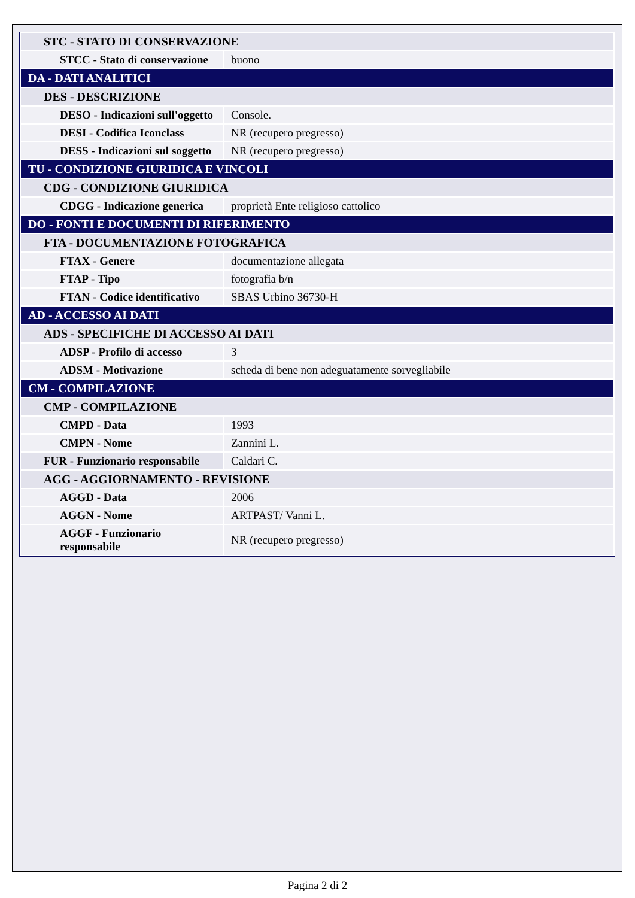| STC - STATO DI CONSERVAZIONE | |
| STCC - Stato di conservazione | buono |
| DA - DATI ANALITICI | |
| DES - DESCRIZIONE | |
| DESO - Indicazioni sull'oggetto | Console. |
| DESI - Codifica Iconclass | NR (recupero pregresso) |
| DESS - Indicazioni sul soggetto | NR (recupero pregresso) |
| TU - CONDIZIONE GIURIDICA E VINCOLI | |
| CDG - CONDIZIONE GIURIDICA | |
| CDGG - Indicazione generica | proprietà Ente religioso cattolico |
| DO - FONTI E DOCUMENTI DI RIFERIMENTO | |
| FTA - DOCUMENTAZIONE FOTOGRAFICA | |
| FTAX - Genere | documentazione allegata |
| FTAP - Tipo | fotografia b/n |
| FTAN - Codice identificativo | SBAS Urbino 36730-H |
| AD - ACCESSO AI DATI | |
| ADS - SPECIFICHE DI ACCESSO AI DATI | |
| ADSP - Profilo di accesso | 3 |
| ADSM - Motivazione | scheda di bene non adeguatamente sorvegliabile |
| CM - COMPILAZIONE | |
| CMP - COMPILAZIONE | |
| CMPD - Data | 1993 |
| CMPN - Nome | Zannini L. |
| FUR - Funzionario responsabile | Caldari C. |
| AGG - AGGIORNAMENTO - REVISIONE | |
| AGGD - Data | 2006 |
| AGGN - Nome | ARTPAST/ Vanni L. |
| AGGF - Funzionario responsabile | NR (recupero pregresso) |
Pagina 2 di 2